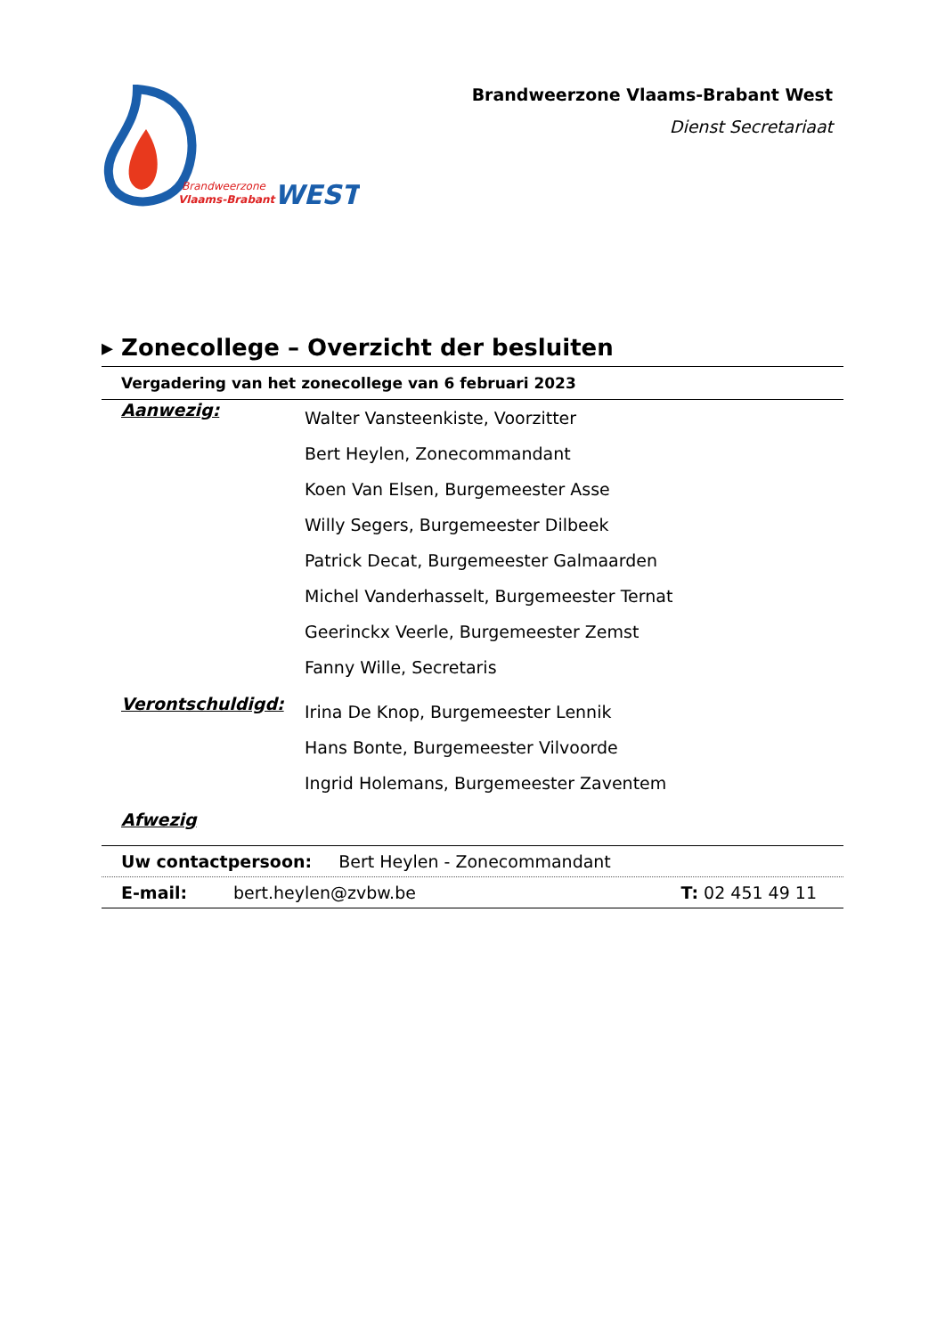Brandweerzone
Vlaams-Brabant
WEST
Brandweerzone Vlaams-Brabant West
Dienst Secretariaat
▸ Zonecollege – Overzicht der besluiten
Vergadering van het zonecollege van 6 februari 2023
Aanwezig:
Walter Vansteenkiste, Voorzitter
Bert Heylen, Zonecommandant
Koen Van Elsen, Burgemeester Asse
Willy Segers, Burgemeester Dilbeek
Patrick Decat, Burgemeester Galmaarden
Michel Vanderhasselt, Burgemeester Ternat
Geerinckx Veerle, Burgemeester Zemst
Fanny Wille, Secretaris
Verontschuldigd:
Irina De Knop, Burgemeester Lennik
Hans Bonte, Burgemeester Vilvoorde
Ingrid Holemans, Burgemeester Zaventem
Afwezig
Uw contactpersoon: Bert Heylen - Zonecommandant
E-mail: bert.heylen@zvbw.be T: 02 451 49 11